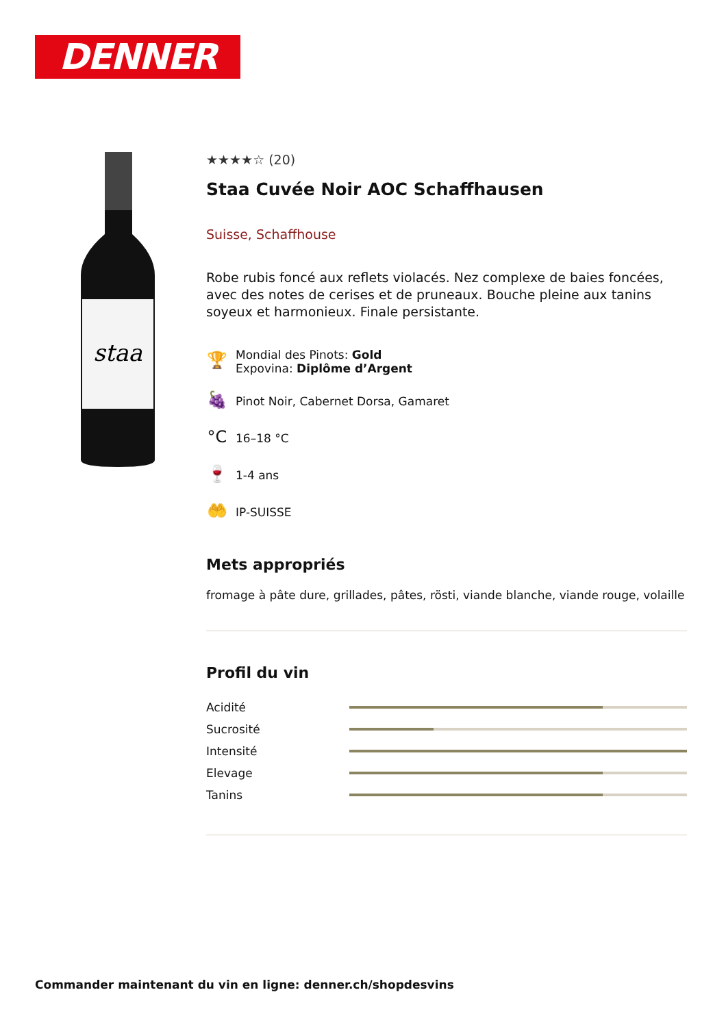DENNER
staa
★★★★☆ (20)
Staa Cuvée Noir AOC Schaffhausen
Suisse, Schaffhouse
Robe rubis foncé aux reflets violacés. Nez complexe de baies foncées, avec des notes de cerises et de pruneaux. Bouche pleine aux tanins soyeux et harmonieux. Finale persistante.
🏆
Mondial des Pinots: Gold
Expovina: Diplôme d’Argent
🍇
Pinot Noir, Cabernet Dorsa, Gamaret
°C
16–18 °C
🍷
1-4 ans
🤲
IP-SUISSE
Mets appropriés
fromage à pâte dure, grillades, pâtes, rösti, viande blanche, viande rouge, volaille
Profil du vin
Acidité
Sucrosité
Intensité
Elevage
Tanins
Commander maintenant du vin en ligne: denner.ch/shopdesvins